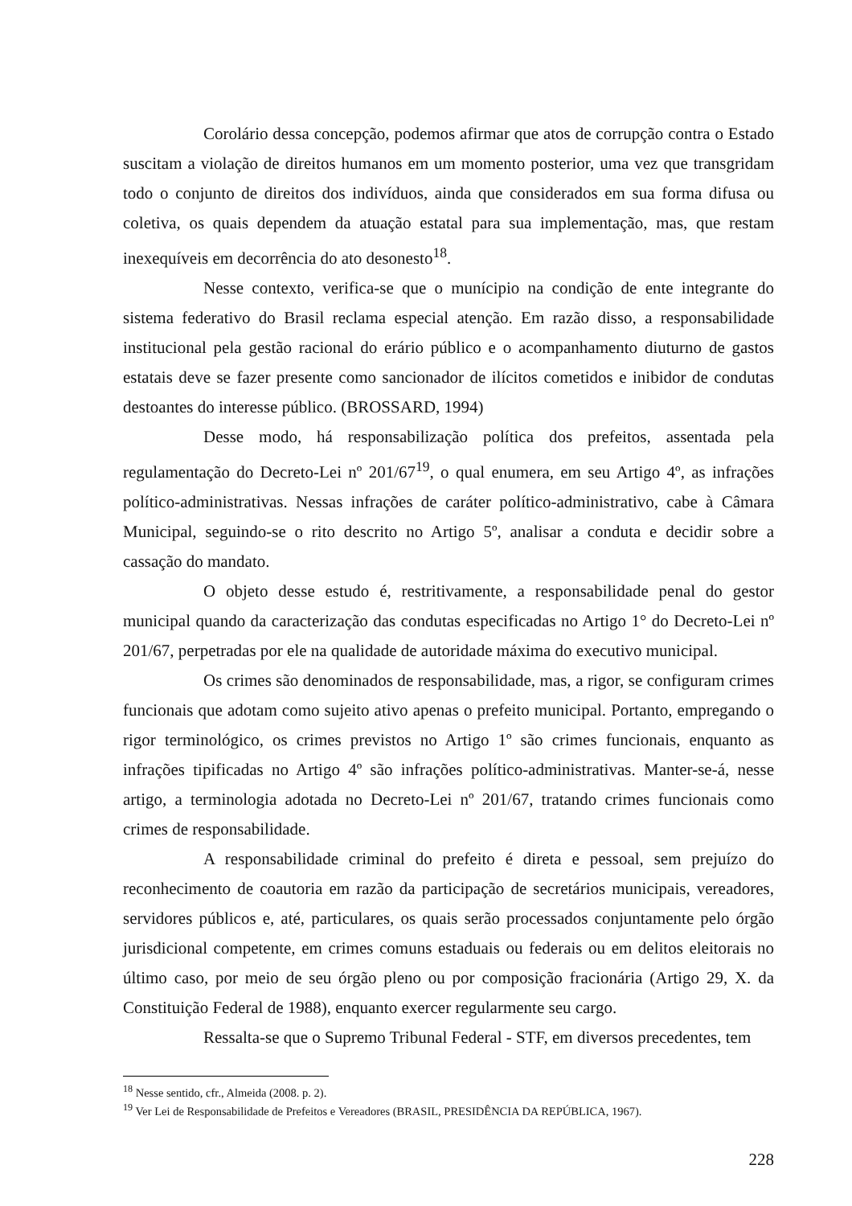Corolário dessa concepção, podemos afirmar que atos de corrupção contra o Estado suscitam a violação de direitos humanos em um momento posterior, uma vez que transgridam todo o conjunto de direitos dos indivíduos, ainda que considerados em sua forma difusa ou coletiva, os quais dependem da atuação estatal para sua implementação, mas, que restam inexequíveis em decorrência do ato desonesto<sup>18</sup>.
Nesse contexto, verifica-se que o munícipio na condição de ente integrante do sistema federativo do Brasil reclama especial atenção. Em razão disso, a responsabilidade institucional pela gestão racional do erário público e o acompanhamento diuturno de gastos estatais deve se fazer presente como sancionador de ilícitos cometidos e inibidor de condutas destoantes do interesse público. (BROSSARD, 1994)
Desse modo, há responsabilização política dos prefeitos, assentada pela regulamentação do Decreto-Lei nº 201/67<sup>19</sup>, o qual enumera, em seu Artigo 4º, as infrações político-administrativas. Nessas infrações de caráter político-administrativo, cabe à Câmara Municipal, seguindo-se o rito descrito no Artigo 5º, analisar a conduta e decidir sobre a cassação do mandato.
O objeto desse estudo é, restritivamente, a responsabilidade penal do gestor municipal quando da caracterização das condutas especificadas no Artigo 1° do Decreto-Lei nº 201/67, perpetradas por ele na qualidade de autoridade máxima do executivo municipal.
Os crimes são denominados de responsabilidade, mas, a rigor, se configuram crimes funcionais que adotam como sujeito ativo apenas o prefeito municipal. Portanto, empregando o rigor terminológico, os crimes previstos no Artigo 1º são crimes funcionais, enquanto as infrações tipificadas no Artigo 4º são infrações político-administrativas. Manter-se-á, nesse artigo, a terminologia adotada no Decreto-Lei nº 201/67, tratando crimes funcionais como crimes de responsabilidade.
A responsabilidade criminal do prefeito é direta e pessoal, sem prejuízo do reconhecimento de coautoria em razão da participação de secretários municipais, vereadores, servidores públicos e, até, particulares, os quais serão processados conjuntamente pelo órgão jurisdicional competente, em crimes comuns estaduais ou federais ou em delitos eleitorais no último caso, por meio de seu órgão pleno ou por composição fracionária (Artigo 29, X. da Constituição Federal de 1988), enquanto exercer regularmente seu cargo.
Ressalta-se que o Supremo Tribunal Federal - STF, em diversos precedentes, tem
<sup>18</sup> Nesse sentido, cfr., Almeida (2008. p. 2).
<sup>19</sup> Ver Lei de Responsabilidade de Prefeitos e Vereadores (BRASIL, PRESIDÊNCIA DA REPÚBLICA, 1967).
228